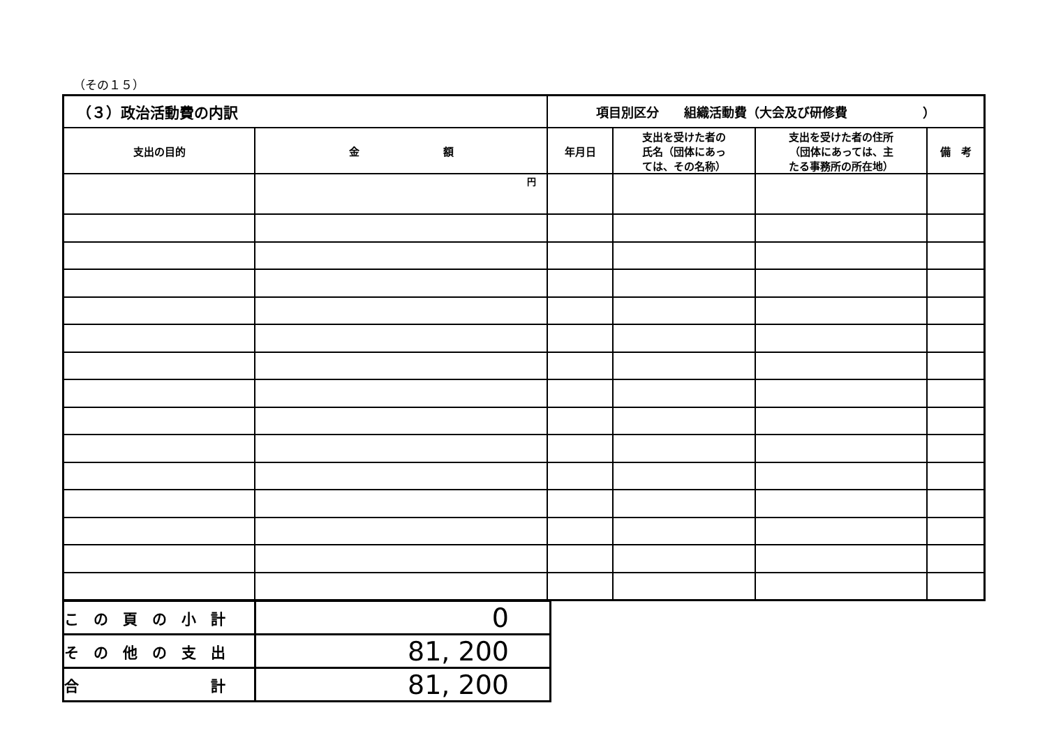（その１５）
| （３）政治活動費の内訳 | | 項目別区分 組織活動費（大会及び研修費 ） | | | |
| --- | --- | --- | --- | --- | --- |
| 支出の目的 | 金 額 | 年月日 | 支出を受けた者の 氏名（団体にあっ ては、その名称） | 支出を受けた者の住所 （団体にあっては、主 たる事務所の所在地） | 備 考 |
| | 円 | | | | |
| こ の 頁 の 小 計 | 0 |
| そ の 他 の 支 出 | 81, 200 |
| 合 計 | 81, 200 |